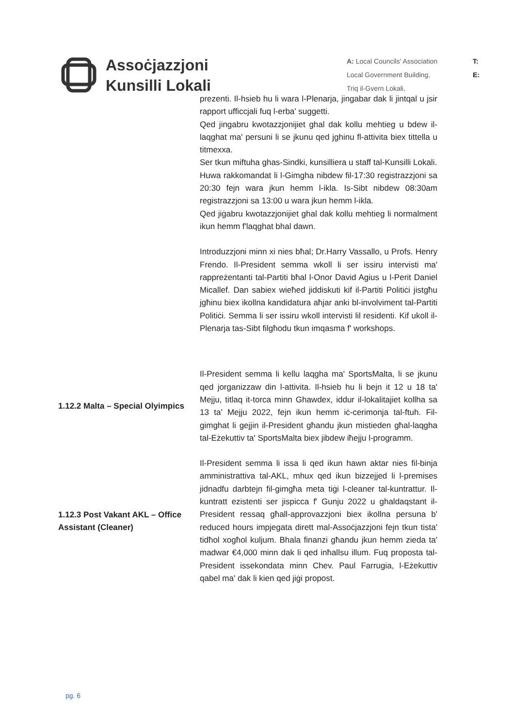Assoċjazzjoni
Kunsilli Lokali
A: Local Councils' Association
Local Government Building,
Triq il-Gvern Lokali,
T:
E:
prezenti. Il-hsieb hu li wara l-Plenarja, jingabar dak li jintqal u jsir rapport ufficcjali fuq l-erba' suggetti.
Qed jingabru kwotazzjonijiet ghal dak kollu mehtieg u bdew il-laqghat ma' persuni li se jkunu qed jghinu fl-attivita biex tittella u titmexxa.
Ser tkun miftuha ghas-Sindki, kunsilliera u staff tal-Kunsilli Lokali.
Huwa rakkomandat li l-Gimgha nibdew fil-17:30 registrazzjoni sa 20:30 fejn wara jkun hemm l-ikla. Is-Sibt nibdew 08:30am registrazzjoni sa 13:00 u wara jkun hemm l-ikla.
Qed jiġabru kwotazzjonijiet ghal dak kollu mehtieg li normalment ikun hemm f'laqghat bhal dawn.
Introduzzjoni minn xi nies bħal; Dr.Harry Vassallo, u Profs. Henry Frendo. Il-President semma wkoll li ser issiru intervisti ma' rappreżentanti tal-Partiti bħal l-Onor David Agius u l-Perit Daniel Micallef. Dan sabiex wieħed jiddiskuti kif il-Partiti Politiċi jistgħu jgħinu biex ikollna kandidatura aħjar anki bl-involviment tal-Partiti Politiċi. Semma li ser issiru wkoll intervisti lil residenti. Kif ukoll il-Plenarja tas-Sibt filgħodu tkun imqasma f' workshops.
1.12.2 Malta – Special Olyimpics
Il-President semma li kellu laqgha ma' SportsMalta, li se jkunu qed jorganizzaw din l-attivita. Il-hsieb hu li bejn it 12 u 18 ta' Mejju, titlaq it-torca minn Ghawdex, iddur il-lokalitajiet kollha sa 13 ta' Mejju 2022, fejn ikun hemm iċ-cerimonja tal-ftuh. Fil-gimghat li gejjin il-President għandu jkun mistieden għal-laqgha tal-Eżekuttiv ta' SportsMalta biex jibdew iħejju l-programm.
1.12.3 Post Vakant AKL – Office Assistant (Cleaner)
Il-President semma li issa li qed ikun hawn aktar nies fil-binja amministrattiva tal-AKL, mhux qed ikun bizzejjed li l-premises jidnadfu darbtejn fil-gimgħa meta tiġi l-cleaner tal-kuntrattur. Il-kuntratt ezistenti ser jispicca f' Gunju 2022 u ghaldaqstant il-President ressaq għall-approvazzjoni biex ikollna persuna b' reduced hours impjegata dirett mal-Assoċjazzjoni fejn tkun tista' tidħol xogħol kuljum. Bhala finanzi għandu jkun hemm zieda ta' madwar €4,000 minn dak li qed inħallsu illum. Fuq proposta tal-President issekondata minn Chev. Paul Farrugia, l-Eżekuttiv qabel ma' dak li kien qed jiġi propost.
pg. 6